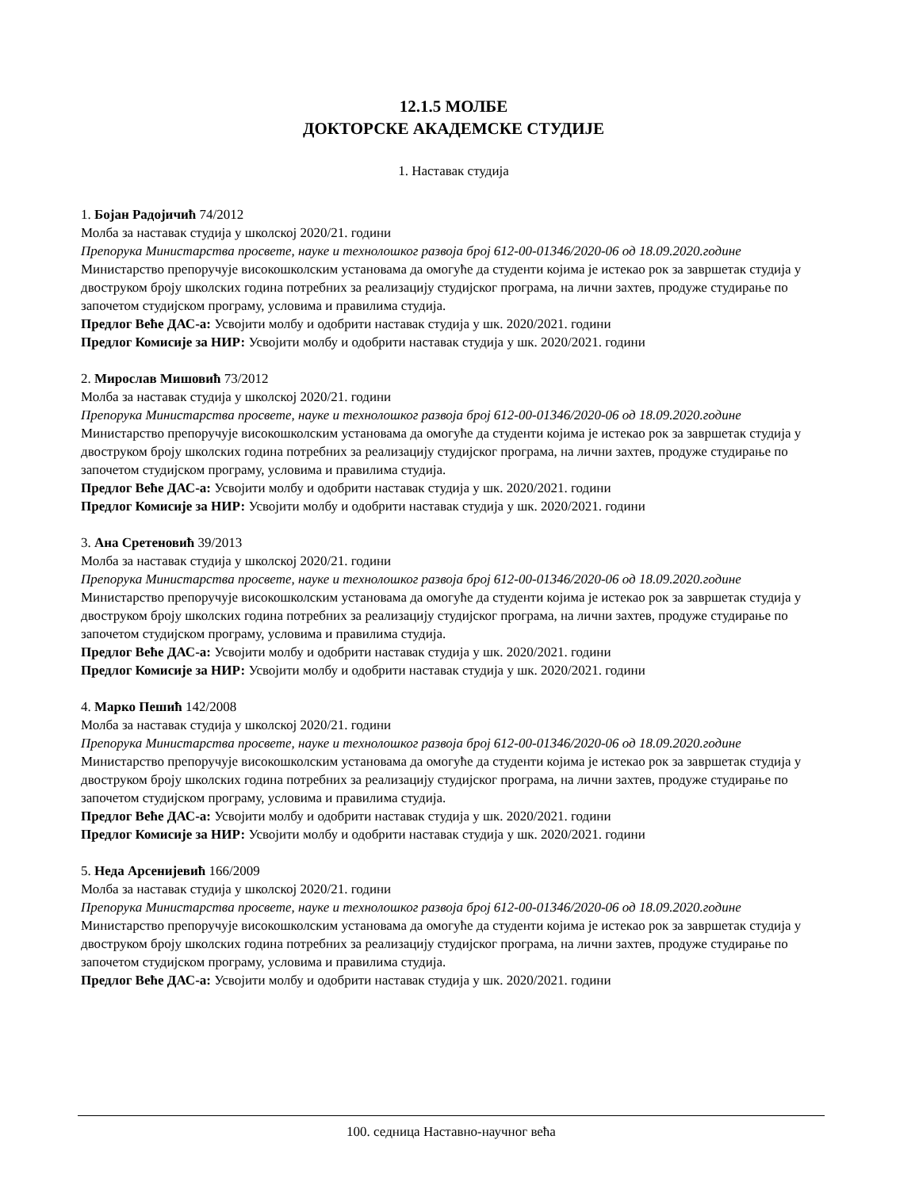12.1.5 МОЛБЕ
ДОКТОРСКЕ АКАДЕМСКЕ СТУДИЈЕ
1. Наставак студија
1. Бојан Радојичић 74/2012
Молба за наставак студија у школској 2020/21. години
Препорука Министарства просвете, науке и технолошког развоја број 612-00-01346/2020-06 од 18.09.2020.године
Министарство препоручује високошколским установама да омогуће да студенти којима је истекао рок за завршетак студија у двоструком броју школских година потребних за реализацију студијског програма, на лични захтев, продуже студирање по започетом студијском програму, условима и правилима студија.
Предлог Веће ДАС-а: Усвојити молбу и одобрити наставак студија у шк. 2020/2021. години
Предлог Комисије за НИР: Усвојити молбу и одобрити наставак студија у шк. 2020/2021. години
2. Мирослав Мишовић 73/2012
Молба за наставак студија у школској 2020/21. години
Препорука Министарства просвете, науке и технолошког развоја број 612-00-01346/2020-06 од 18.09.2020.године
Министарство препоручује високошколским установама да омогуће да студенти којима је истекао рок за завршетак студија у двоструком броју школских година потребних за реализацију студијског програма, на лични захтев, продуже студирање по започетом студијском програму, условима и правилима студија.
Предлог Веће ДАС-а: Усвојити молбу и одобрити наставак студија у шк. 2020/2021. години
Предлог Комисије за НИР: Усвојити молбу и одобрити наставак студија у шк. 2020/2021. години
3. Ана Сретеновић 39/2013
Молба за наставак студија у школској 2020/21. години
Препорука Министарства просвете, науке и технолошког развоја број 612-00-01346/2020-06 од 18.09.2020.године
Министарство препоручује високошколским установама да омогуће да студенти којима је истекао рок за завршетак студија у двоструком броју школских година потребних за реализацију студијског програма, на лични захтев, продуже студирање по започетом студијском програму, условима и правилима студија.
Предлог Веће ДАС-а: Усвојити молбу и одобрити наставак студија у шк. 2020/2021. години
Предлог Комисије за НИР: Усвојити молбу и одобрити наставак студија у шк. 2020/2021. години
4. Марко Пешић 142/2008
Молба за наставак студија у школској 2020/21. години
Препорука Министарства просвете, науке и технолошког развоја број 612-00-01346/2020-06 од 18.09.2020.године
Министарство препоручује високошколским установама да омогуће да студенти којима је истекао рок за завршетак студија у двоструком броју школских година потребних за реализацију студијског програма, на лични захтев, продуже студирање по започетом студијском програму, условима и правилима студија.
Предлог Веће ДАС-а: Усвојити молбу и одобрити наставак студија у шк. 2020/2021. години
Предлог Комисије за НИР: Усвојити молбу и одобрити наставак студија у шк. 2020/2021. години
5. Неда Арсенијевић 166/2009
Молба за наставак студија у школској 2020/21. години
Препорука Министарства просвете, науке и технолошког развоја број 612-00-01346/2020-06 од 18.09.2020.године
Министарство препоручује високошколским установама да омогуће да студенти којима је истекао рок за завршетак студија у двоструком броју школских година потребних за реализацију студијског програма, на лични захтев, продуже студирање по започетом студијском програму, условима и правилима студија.
Предлог Веће ДАС-а: Усвојити молбу и одобрити наставак студија у шк. 2020/2021. години
100. седница Наставно-научног већа